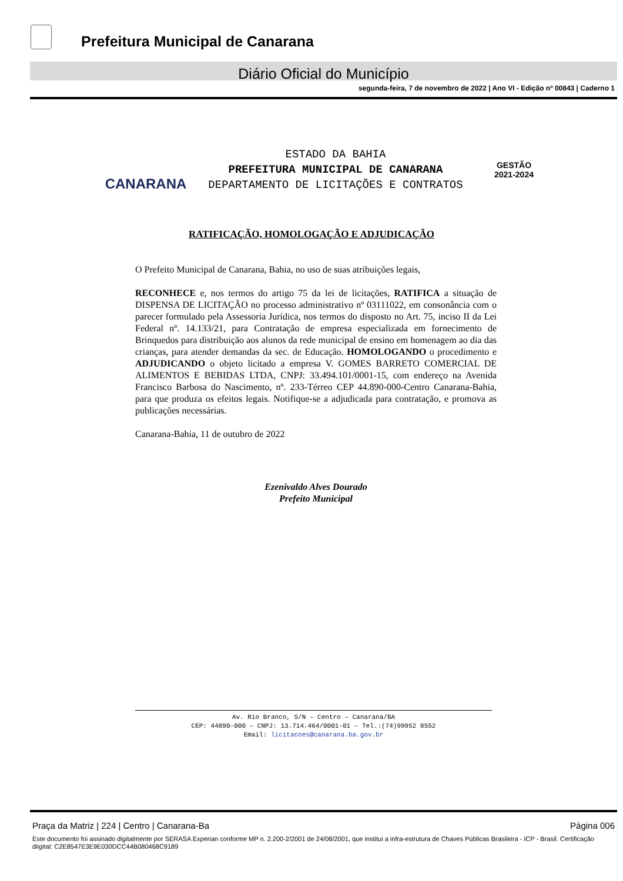Prefeitura Municipal de Canarana
Diário Oficial do Município
segunda-feira, 7 de novembro de 2022 | Ano VI - Edição nº 00843 | Caderno 1
CANARANA
ESTADO DA BAHIA
PREFEITURA MUNICIPAL DE CANARANA
DEPARTAMENTO DE LICITAÇÕES E CONTRATOS
GESTÃO
2021-2024
RATIFICAÇÃO, HOMOLOGAÇÃO E ADJUDICAÇÃO
O Prefeito Municipal de Canarana, Bahia, no uso de suas atribuições legais,
RECONHECE e, nos termos do artigo 75 da lei de licitações, RATIFICA a situação de DISPENSA DE LICITAÇÃO no processo administrativo nº 03111022, em consonância com o parecer formulado pela Assessoria Jurídica, nos termos do disposto no Art. 75, inciso II da Lei Federal nº. 14.133/21, para Contratação de empresa especializada em fornecimento de Brinquedos para distribuição aos alunos da rede municipal de ensino em homenagem ao dia das crianças, para atender demandas da sec. de Educação. HOMOLOGANDO o procedimento e ADJUDICANDO o objeto licitado a empresa V. GOMES BARRETO COMERCIAL DE ALIMENTOS E BEBIDAS LTDA, CNPJ: 33.494.101/0001-15, com endereço na Avenida Francisco Barbosa do Nascimento, nº. 233-Térreo CEP 44.890-000-Centro Canarana-Bahia, para que produza os efeitos legais. Notifique-se a adjudicada para contratação, e promova as publicações necessárias.
Canarana-Bahia, 11 de outubro de 2022
Ezenivaldo Alves Dourado
Prefeito Municipal
Av. Rio Branco, S/N – Centro – Canarana/BA
CEP: 44890-000 – CNPJ: 13.714.464/0001-01 – Tel.:(74)99952 8552
Email: licitacoes@canarana.ba.gov.br
Praça da Matriz | 224 | Centro | Canarana-Ba Página 006
Este documento foi assinado digitalmente por SERASA Experian conforme MP n. 2.200-2/2001 de 24/08/2001, que institui a infra-estrutura de Chaves Públicas Brasileira - ICP - Brasil. Certificação diigital: C2E8547E3E9E030DCC44B080468C9189